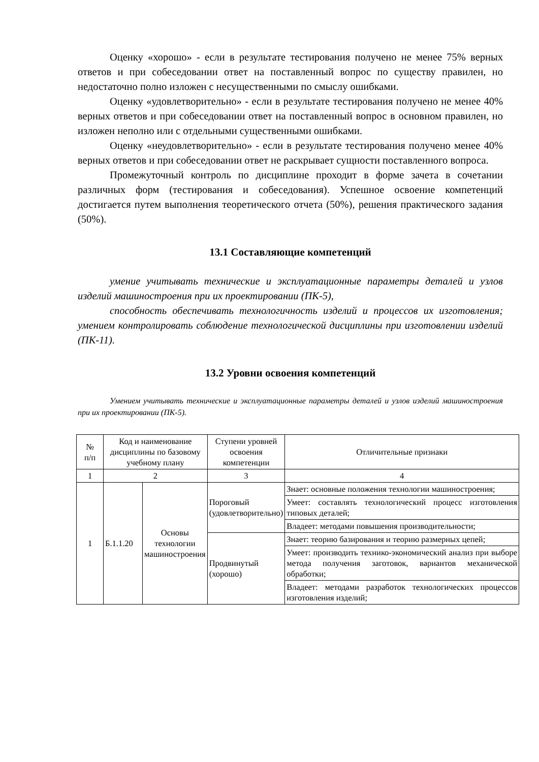Оценку «хорошо» - если в результате тестирования получено не менее 75% верных ответов и при собеседовании ответ на поставленный вопрос по существу правилен, но недостаточно полно изложен с несущественными по смыслу ошибками.
Оценку «удовлетворительно» - если в результате тестирования получено не менее 40% верных ответов и при собеседовании ответ на поставленный вопрос в основном правилен, но изложен неполно или с отдельными существенными ошибками.
Оценку «неудовлетворительно» - если в результате тестирования получено менее 40% верных ответов и при собеседовании ответ не раскрывает сущности поставленного вопроса.
Промежуточный контроль по дисциплине проходит в форме зачета в сочетании различных форм (тестирования и собеседования). Успешное освоение компетенций достигается путем выполнения теоретического отчета (50%), решения практического задания (50%).
13.1 Составляющие компетенций
умение учитывать технические и эксплуатационные параметры деталей и узлов изделий машиностроения при их проектировании (ПК-5),
способность обеспечивать технологичность изделий и процессов их изготовления; умением контролировать соблюдение технологической дисциплины при изготовлении изделий (ПК-11).
13.2 Уровни освоения компетенций
Умением учитывать технические и эксплуатационные параметры деталей и узлов изделий машиностроения при их проектировании (ПК-5).
| № п/п | Код и наименование дисциплины по базовому учебному плану | | Ступени уровней освоения компетенции | Отличительные признаки |
| --- | --- | --- | --- | --- |
| 1 | 2 | | 3 | 4 |
| 1 | Б.1.1.20 | Основы технологии машиностроения | Пороговый (удовлетворительно) | Знает: основные положения технологии машиностроения; |
| | | | | Умеет: составлять технологический процесс изготовления типовых деталей; |
| | | | | Владеет: методами повышения производительности; |
| | | | Продвинутый (хорошо) | Знает: теорию базирования и теорию размерных цепей; |
| | | | | Умеет: производить технико-экономический анализ при выборе метода получения заготовок, вариантов механической обработки; |
| | | | | Владеет: методами разработок технологических процессов изготовления изделий; |